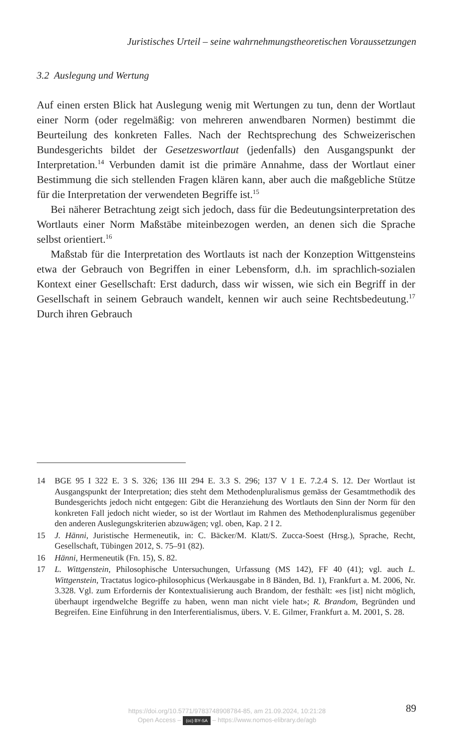Juristisches Urteil – seine wahrnehmungstheoretischen Voraussetzungen
3.2 Auslegung und Wertung
Auf einen ersten Blick hat Auslegung wenig mit Wertungen zu tun, denn der Wortlaut einer Norm (oder regelmäßig: von mehreren anwendbaren Normen) bestimmt die Beurteilung des konkreten Falles. Nach der Rechtsprechung des Schweizerischen Bundesgerichts bildet der Gesetzeswortlaut (jedenfalls) den Ausgangspunkt der Interpretation.<sup>14</sup> Verbunden damit ist die primäre Annahme, dass der Wortlaut einer Bestimmung die sich stellenden Fragen klären kann, aber auch die maßgebliche Stütze für die Interpretation der verwendeten Begriffe ist.<sup>15</sup>
Bei näherer Betrachtung zeigt sich jedoch, dass für die Bedeutungsinterpretation des Wortlauts einer Norm Maßstäbe miteinbezogen werden, an denen sich die Sprache selbst orientiert.<sup>16</sup>
Maßstab für die Interpretation des Wortlauts ist nach der Konzeption Wittgensteins etwa der Gebrauch von Begriffen in einer Lebensform, d.h. im sprachlich-sozialen Kontext einer Gesellschaft: Erst dadurch, dass wir wissen, wie sich ein Begriff in der Gesellschaft in seinem Gebrauch wandelt, kennen wir auch seine Rechtsbedeutung.<sup>17</sup> Durch ihren Gebrauch
14 BGE 95 I 322 E. 3 S. 326; 136 III 294 E. 3.3 S. 296; 137 V 1 E. 7.2.4 S. 12. Der Wortlaut ist Ausgangspunkt der Interpretation; dies steht dem Methodenpluralismus gemäss der Gesamtmethodik des Bundesgerichts jedoch nicht entgegen: Gibt die Heranziehung des Wortlauts den Sinn der Norm für den konkreten Fall jedoch nicht wieder, so ist der Wortlaut im Rahmen des Methodenpluralismus gegenüber den anderen Auslegungskriterien abzuwägen; vgl. oben, Kap. 2 I 2.
15 J. Hänni, Juristische Hermeneutik, in: C. Bäcker/M. Klatt/S. Zucca-Soest (Hrsg.), Sprache, Recht, Gesellschaft, Tübingen 2012, S. 75–91 (82).
16 Hänni, Hermeneutik (Fn. 15), S. 82.
17 L. Wittgenstein, Philosophische Untersuchungen, Urfassung (MS 142), FF 40 (41); vgl. auch L. Wittgenstein, Tractatus logico-philosophicus (Werkausgabe in 8 Bänden, Bd. 1), Frankfurt a. M. 2006, Nr. 3.328. Vgl. zum Erfordernis der Kontextualisierung auch Brandom, der festhält: «es [ist] nicht möglich, überhaupt irgendwelche Begriffe zu haben, wenn man nicht viele hat»; R. Brandom, Begründen und Begreifen. Eine Einführung in den Interferentialismus, übers. V. E. Gilmer, Frankfurt a. M. 2001, S. 28.
https://doi.org/10.5771/9783748908784-85, am 21.09.2024, 10:21:28
Open Access – (cc) BY-SA – https://www.nomos-elibrary.de/agb
89